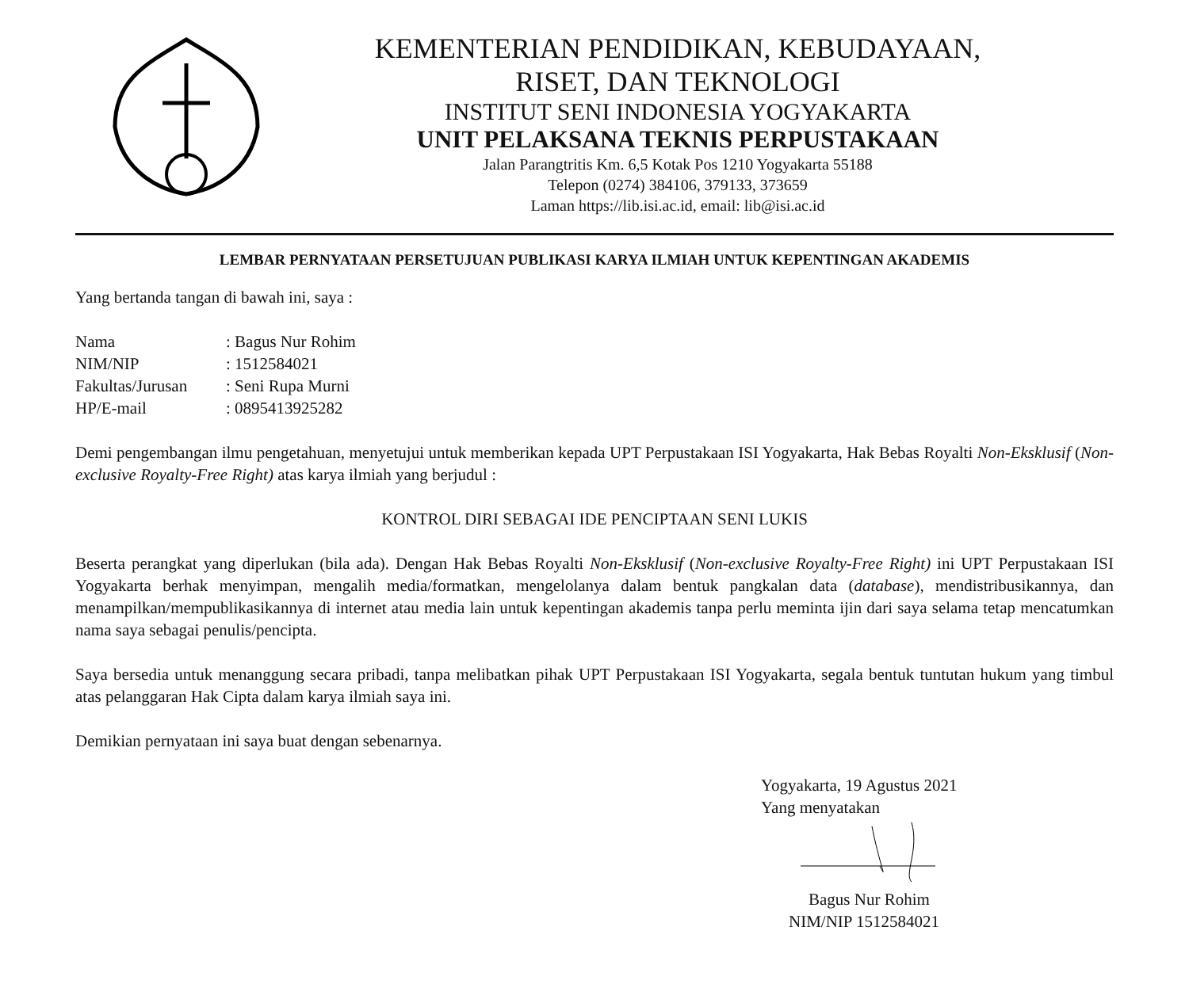KEMENTERIAN PENDIDIKAN, KEBUDAYAAN,
RISET, DAN TEKNOLOGI
INSTITUT SENI INDONESIA YOGYAKARTA
UNIT PELAKSANA TEKNIS PERPUSTAKAAN
Jalan Parangtritis Km. 6,5 Kotak Pos 1210 Yogyakarta 55188
Telepon (0274) 384106, 379133, 373659
Laman https://lib.isi.ac.id, email: lib@isi.ac.id
LEMBAR PERNYATAAN PERSETUJUAN PUBLIKASI KARYA ILMIAH UNTUK KEPENTINGAN AKADEMIS
Yang bertanda tangan di bawah ini, saya :
| Nama | : Bagus Nur Rohim |
| NIM/NIP | : 1512584021 |
| Fakultas/Jurusan | : Seni Rupa Murni |
| HP/E-mail | : 0895413925282 |
Demi pengembangan ilmu pengetahuan, menyetujui untuk memberikan kepada UPT Perpustakaan ISI Yogyakarta, Hak Bebas Royalti Non-Eksklusif (Non-exclusive Royalty-Free Right) atas karya ilmiah yang berjudul :
KONTROL DIRI SEBAGAI IDE PENCIPTAAN SENI LUKIS
Beserta perangkat yang diperlukan (bila ada). Dengan Hak Bebas Royalti Non-Eksklusif (Non-exclusive Royalty-Free Right) ini UPT Perpustakaan ISI Yogyakarta berhak menyimpan, mengalih media/formatkan, mengelolanya dalam bentuk pangkalan data (database), mendistribusikannya, dan menampilkan/mempublikasikannya di internet atau media lain untuk kepentingan akademis tanpa perlu meminta ijin dari saya selama tetap mencatumkan nama saya sebagai penulis/pencipta.
Saya bersedia untuk menanggung secara pribadi, tanpa melibatkan pihak UPT Perpustakaan ISI Yogyakarta, segala bentuk tuntutan hukum yang timbul atas pelanggaran Hak Cipta dalam karya ilmiah saya ini.
Demikian pernyataan ini saya buat dengan sebenarnya.
Yogyakarta, 19 Agustus 2021
Yang menyatakan
Bagus Nur Rohim
NIM/NIP 1512584021